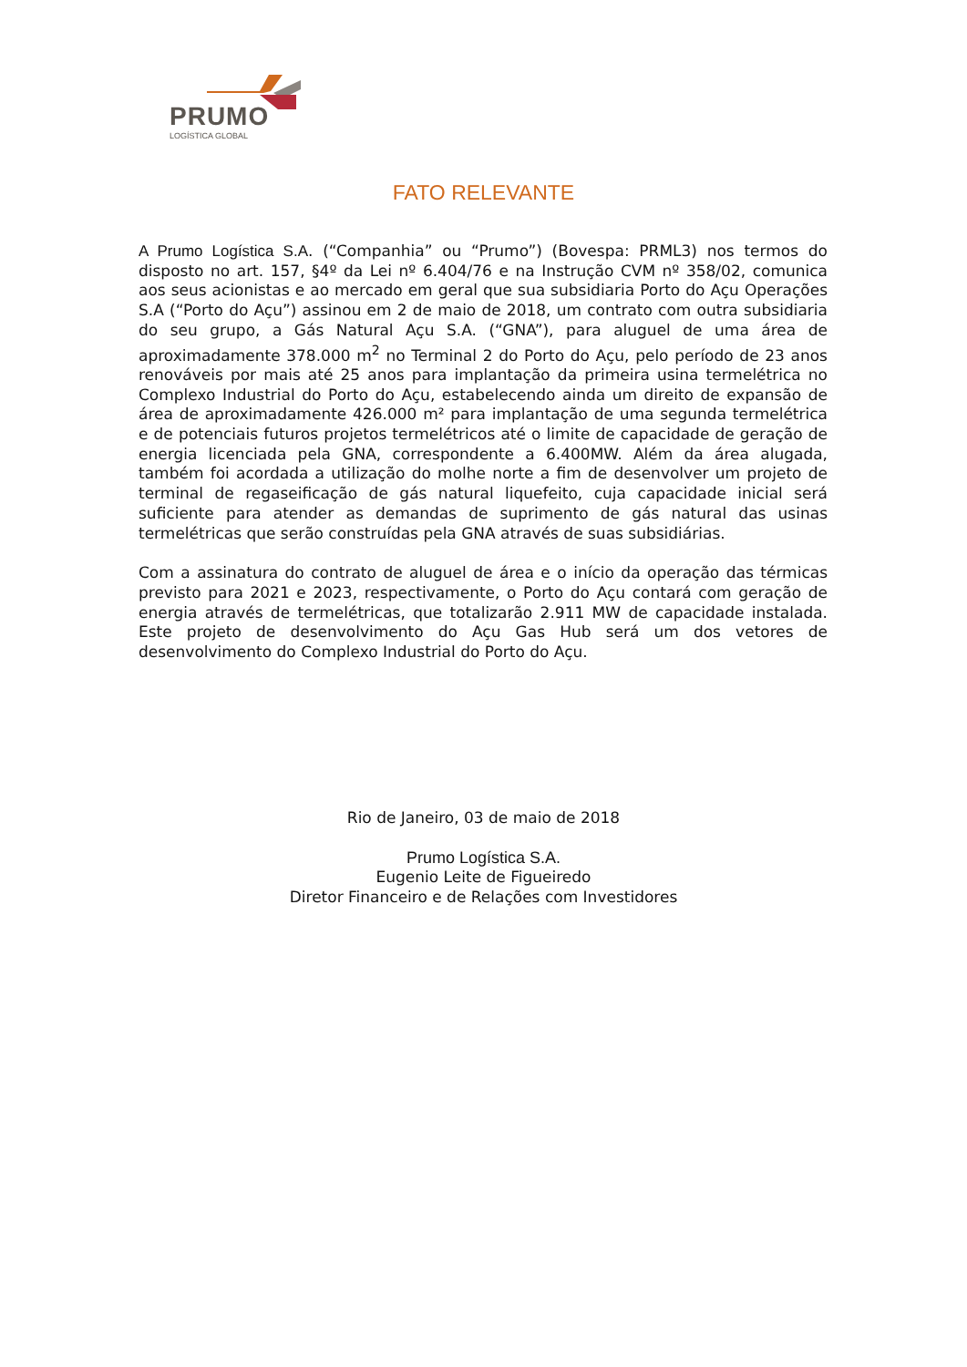PRUMO
LOGÍSTICA GLOBAL
FATO RELEVANTE
A Prumo Logística S.A. (“Companhia” ou “Prumo”) (Bovespa: PRML3) nos termos do disposto no art. 157, §4º da Lei nº 6.404/76 e na Instrução CVM nº 358/02, comunica aos seus acionistas e ao mercado em geral que sua subsidiaria Porto do Açu Operações S.A (“Porto do Açu”) assinou em 2 de maio de 2018, um contrato com outra subsidiaria do seu grupo, a Gás Natural Açu S.A. (“GNA”), para aluguel de uma área de aproximadamente 378.000 m<sup>2</sup> no Terminal 2 do Porto do Açu, pelo período de 23 anos renováveis por mais até 25 anos para implantação da primeira usina termelétrica no Complexo Industrial do Porto do Açu, estabelecendo ainda um direito de expansão de área de aproximadamente 426.000 m² para implantação de uma segunda termelétrica e de potenciais futuros projetos termelétricos até o limite de capacidade de geração de energia licenciada pela GNA, correspondente a 6.400MW. Além da área alugada, também foi acordada a utilização do molhe norte a fim de desenvolver um projeto de terminal de regaseificação de gás natural liquefeito, cuja capacidade inicial será suficiente para atender as demandas de suprimento de gás natural das usinas termelétricas que serão construídas pela GNA através de suas subsidiárias.
Com a assinatura do contrato de aluguel de área e o início da operação das térmicas previsto para 2021 e 2023, respectivamente, o Porto do Açu contará com geração de energia através de termelétricas, que totalizarão 2.911 MW de capacidade instalada. Este projeto de desenvolvimento do Açu Gas Hub será um dos vetores de desenvolvimento do Complexo Industrial do Porto do Açu.
Rio de Janeiro, 03 de maio de 2018
Prumo Logística S.A.
Eugenio Leite de Figueiredo
Diretor Financeiro e de Relações com Investidores